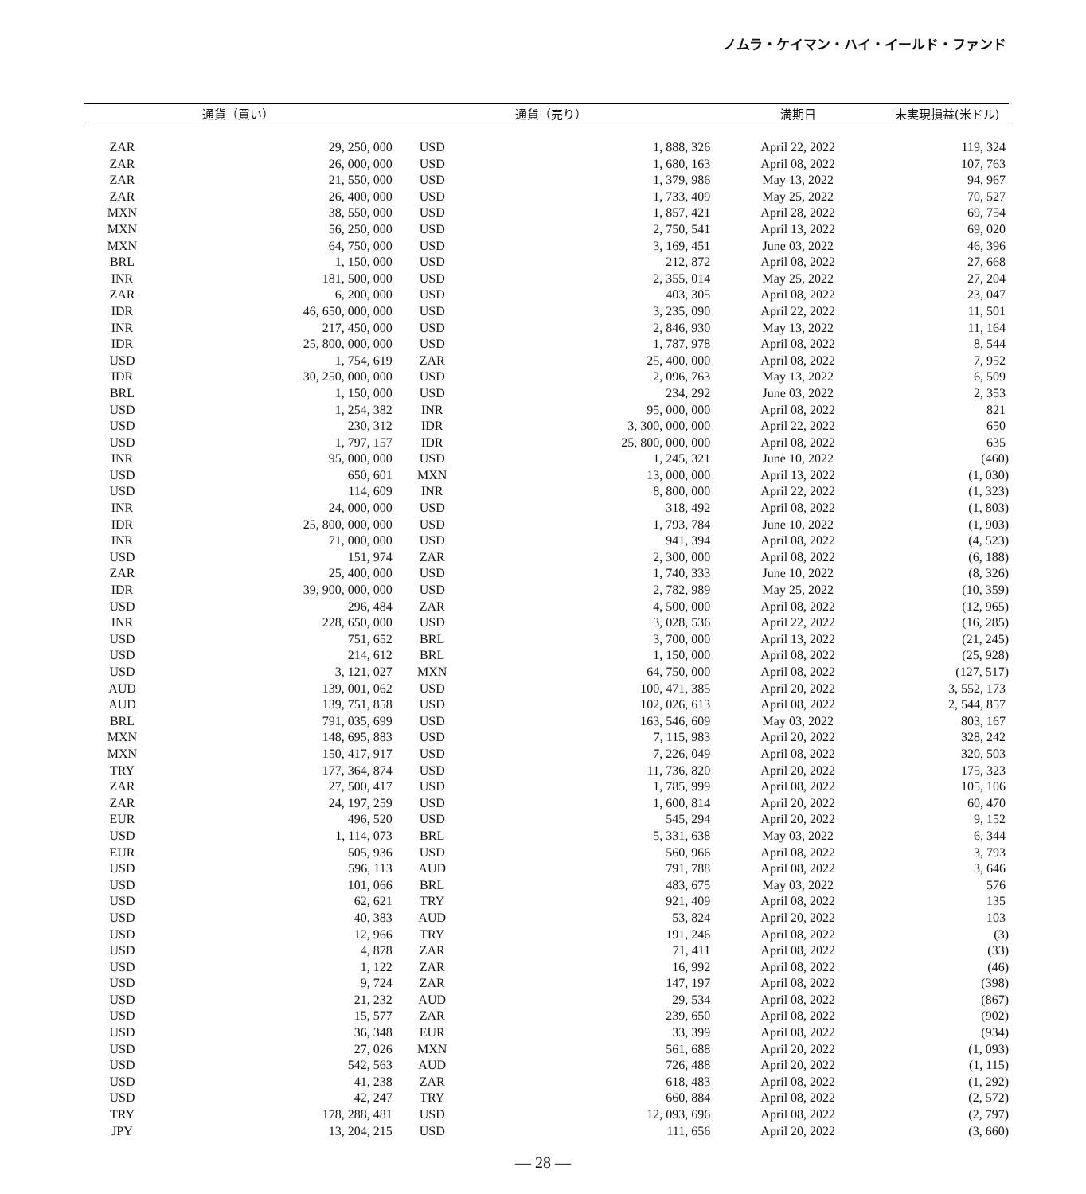ノムラ・ケイマン・ハイ・イールド・ファンド
| 通貨（買い） | | 通貨（売り） | | 満期日 | 未実現損益(米ドル) |
| --- | --- | --- | --- | --- | --- |
| ZAR | 29, 250, 000 | USD | 1, 888, 326 | April 22, 2022 | 119, 324 |
| ZAR | 26, 000, 000 | USD | 1, 680, 163 | April 08, 2022 | 107, 763 |
| ZAR | 21, 550, 000 | USD | 1, 379, 986 | May 13, 2022 | 94, 967 |
| ZAR | 26, 400, 000 | USD | 1, 733, 409 | May 25, 2022 | 70, 527 |
| MXN | 38, 550, 000 | USD | 1, 857, 421 | April 28, 2022 | 69, 754 |
| MXN | 56, 250, 000 | USD | 2, 750, 541 | April 13, 2022 | 69, 020 |
| MXN | 64, 750, 000 | USD | 3, 169, 451 | June 03, 2022 | 46, 396 |
| BRL | 1, 150, 000 | USD | 212, 872 | April 08, 2022 | 27, 668 |
| INR | 181, 500, 000 | USD | 2, 355, 014 | May 25, 2022 | 27, 204 |
| ZAR | 6, 200, 000 | USD | 403, 305 | April 08, 2022 | 23, 047 |
| IDR | 46, 650, 000, 000 | USD | 3, 235, 090 | April 22, 2022 | 11, 501 |
| INR | 217, 450, 000 | USD | 2, 846, 930 | May 13, 2022 | 11, 164 |
| IDR | 25, 800, 000, 000 | USD | 1, 787, 978 | April 08, 2022 | 8, 544 |
| USD | 1, 754, 619 | ZAR | 25, 400, 000 | April 08, 2022 | 7, 952 |
| IDR | 30, 250, 000, 000 | USD | 2, 096, 763 | May 13, 2022 | 6, 509 |
| BRL | 1, 150, 000 | USD | 234, 292 | June 03, 2022 | 2, 353 |
| USD | 1, 254, 382 | INR | 95, 000, 000 | April 08, 2022 | 821 |
| USD | 230, 312 | IDR | 3, 300, 000, 000 | April 22, 2022 | 650 |
| USD | 1, 797, 157 | IDR | 25, 800, 000, 000 | April 08, 2022 | 635 |
| INR | 95, 000, 000 | USD | 1, 245, 321 | June 10, 2022 | (460) |
| USD | 650, 601 | MXN | 13, 000, 000 | April 13, 2022 | (1, 030) |
| USD | 114, 609 | INR | 8, 800, 000 | April 22, 2022 | (1, 323) |
| INR | 24, 000, 000 | USD | 318, 492 | April 08, 2022 | (1, 803) |
| IDR | 25, 800, 000, 000 | USD | 1, 793, 784 | June 10, 2022 | (1, 903) |
| INR | 71, 000, 000 | USD | 941, 394 | April 08, 2022 | (4, 523) |
| USD | 151, 974 | ZAR | 2, 300, 000 | April 08, 2022 | (6, 188) |
| ZAR | 25, 400, 000 | USD | 1, 740, 333 | June 10, 2022 | (8, 326) |
| IDR | 39, 900, 000, 000 | USD | 2, 782, 989 | May 25, 2022 | (10, 359) |
| USD | 296, 484 | ZAR | 4, 500, 000 | April 08, 2022 | (12, 965) |
| INR | 228, 650, 000 | USD | 3, 028, 536 | April 22, 2022 | (16, 285) |
| USD | 751, 652 | BRL | 3, 700, 000 | April 13, 2022 | (21, 245) |
| USD | 214, 612 | BRL | 1, 150, 000 | April 08, 2022 | (25, 928) |
| USD | 3, 121, 027 | MXN | 64, 750, 000 | April 08, 2022 | (127, 517) |
| AUD | 139, 001, 062 | USD | 100, 471, 385 | April 20, 2022 | 3, 552, 173 |
| AUD | 139, 751, 858 | USD | 102, 026, 613 | April 08, 2022 | 2, 544, 857 |
| BRL | 791, 035, 699 | USD | 163, 546, 609 | May 03, 2022 | 803, 167 |
| MXN | 148, 695, 883 | USD | 7, 115, 983 | April 20, 2022 | 328, 242 |
| MXN | 150, 417, 917 | USD | 7, 226, 049 | April 08, 2022 | 320, 503 |
| TRY | 177, 364, 874 | USD | 11, 736, 820 | April 20, 2022 | 175, 323 |
| ZAR | 27, 500, 417 | USD | 1, 785, 999 | April 08, 2022 | 105, 106 |
| ZAR | 24, 197, 259 | USD | 1, 600, 814 | April 20, 2022 | 60, 470 |
| EUR | 496, 520 | USD | 545, 294 | April 20, 2022 | 9, 152 |
| USD | 1, 114, 073 | BRL | 5, 331, 638 | May 03, 2022 | 6, 344 |
| EUR | 505, 936 | USD | 560, 966 | April 08, 2022 | 3, 793 |
| USD | 596, 113 | AUD | 791, 788 | April 08, 2022 | 3, 646 |
| USD | 101, 066 | BRL | 483, 675 | May 03, 2022 | 576 |
| USD | 62, 621 | TRY | 921, 409 | April 08, 2022 | 135 |
| USD | 40, 383 | AUD | 53, 824 | April 20, 2022 | 103 |
| USD | 12, 966 | TRY | 191, 246 | April 08, 2022 | (3) |
| USD | 4, 878 | ZAR | 71, 411 | April 08, 2022 | (33) |
| USD | 1, 122 | ZAR | 16, 992 | April 08, 2022 | (46) |
| USD | 9, 724 | ZAR | 147, 197 | April 08, 2022 | (398) |
| USD | 21, 232 | AUD | 29, 534 | April 08, 2022 | (867) |
| USD | 15, 577 | ZAR | 239, 650 | April 08, 2022 | (902) |
| USD | 36, 348 | EUR | 33, 399 | April 08, 2022 | (934) |
| USD | 27, 026 | MXN | 561, 688 | April 20, 2022 | (1, 093) |
| USD | 542, 563 | AUD | 726, 488 | April 20, 2022 | (1, 115) |
| USD | 41, 238 | ZAR | 618, 483 | April 08, 2022 | (1, 292) |
| USD | 42, 247 | TRY | 660, 884 | April 08, 2022 | (2, 572) |
| TRY | 178, 288, 481 | USD | 12, 093, 696 | April 08, 2022 | (2, 797) |
| JPY | 13, 204, 215 | USD | 111, 656 | April 20, 2022 | (3, 660) |
— 28 —